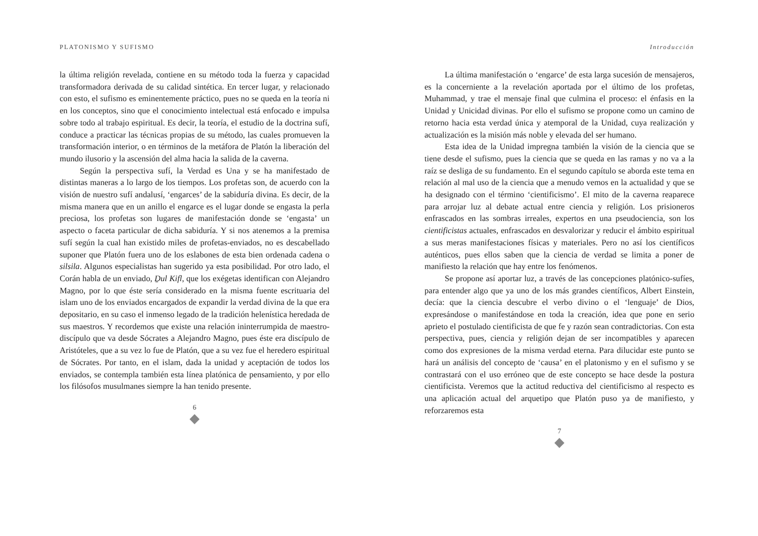PLATONISMO Y SUFISMO
la última religión revelada, contiene en su método toda la fuerza y capacidad transformadora derivada de su calidad sintética. En tercer lugar, y relacionado con esto, el sufismo es eminentemente práctico, pues no se queda en la teoría ni en los conceptos, sino que el conocimiento intelectual está enfocado e impulsa sobre todo al trabajo espiritual. Es decir, la teoría, el estudio de la doctrina sufí, conduce a practicar las técnicas propias de su método, las cuales promueven la transformación interior, o en términos de la metáfora de Platón la liberación del mundo ilusorio y la ascensión del alma hacia la salida de la caverna.
Según la perspectiva sufí, la Verdad es Una y se ha manifestado de distintas maneras a lo largo de los tiempos. Los profetas son, de acuerdo con la visión de nuestro sufí andalusí, ‘engarces’ de la sabiduría divina. Es decir, de la misma manera que en un anillo el engarce es el lugar donde se engasta la perla preciosa, los profetas son lugares de manifestación donde se ‘engasta’ un aspecto o faceta particular de dicha sabiduría. Y si nos atenemos a la premisa sufí según la cual han existido miles de profetas-enviados, no es descabellado suponer que Platón fuera uno de los eslabones de esta bien ordenada cadena o silsila. Algunos especialistas han sugerido ya esta posibilidad. Por otro lado, el Corán habla de un enviado, Ḏul Kifl, que los exégetas identifican con Alejandro Magno, por lo que éste sería considerado en la misma fuente escrituaria del islam uno de los enviados encargados de expandir la verdad divina de la que era depositario, en su caso el inmenso legado de la tradición helenística heredada de sus maestros. Y recordemos que existe una relación ininterrumpida de maestro-discípulo que va desde Sócrates a Alejandro Magno, pues éste era discípulo de Aristóteles, que a su vez lo fue de Platón, que a su vez fue el heredero espiritual de Sócrates. Por tanto, en el islam, dada la unidad y aceptación de todos los enviados, se contempla también esta línea platónica de pensamiento, y por ello los filósofos musulmanes siempre la han tenido presente.
6
Introducción
La última manifestación o ‘engarce’ de esta larga sucesión de mensajeros, es la concerniente a la revelación aportada por el último de los profetas, Muhammad, y trae el mensaje final que culmina el proceso: el énfasis en la Unidad y Unicidad divinas. Por ello el sufismo se propone como un camino de retorno hacia esta verdad única y atemporal de la Unidad, cuya realización y actualización es la misión más noble y elevada del ser humano.
Esta idea de la Unidad impregna también la visión de la ciencia que se tiene desde el sufismo, pues la ciencia que se queda en las ramas y no va a la raíz se desliga de su fundamento. En el segundo capítulo se aborda este tema en relación al mal uso de la ciencia que a menudo vemos en la actualidad y que se ha designado con el término ‘cientificismo’. El mito de la caverna reaparece para arrojar luz al debate actual entre ciencia y religión. Los prisioneros enfrascados en las sombras irreales, expertos en una pseudociencia, son los cientificistas actuales, enfrascados en desvalorizar y reducir el ámbito espiritual a sus meras manifestaciones físicas y materiales. Pero no así los científicos auténticos, pues ellos saben que la ciencia de verdad se limita a poner de manifiesto la relación que hay entre los fenómenos.
Se propone así aportar luz, a través de las concepciones platónico-sufíes, para entender algo que ya uno de los más grandes científicos, Albert Einstein, decía: que la ciencia descubre el verbo divino o el ‘lenguaje’ de Dios, expresándose o manifestándose en toda la creación, idea que pone en serio aprieto el postulado cientificista de que fe y razón sean contradictorias. Con esta perspectiva, pues, ciencia y religión dejan de ser incompatibles y aparecen como dos expresiones de la misma verdad eterna. Para dilucidar este punto se hará un análisis del concepto de ‘causa’ en el platonismo y en el sufismo y se contrastará con el uso erróneo que de este concepto se hace desde la postura cientificista. Veremos que la actitud reductiva del cientificismo al respecto es una aplicación actual del arquetipo que Platón puso ya de manifiesto, y reforzaremos esta
7